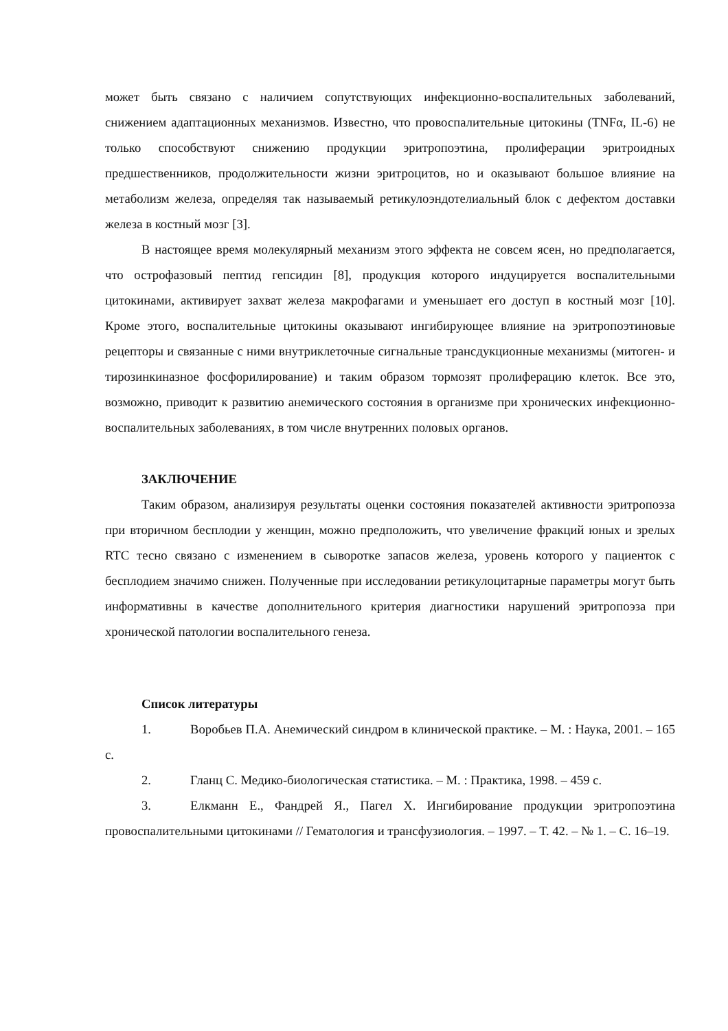может быть связано с наличием сопутствующих инфекционно-воспалительных заболеваний, снижением адаптационных механизмов. Известно, что провоспалительные цитокины (TNFα, IL-6) не только способствуют снижению продукции эритропоэтина, пролиферации эритроидных предшественников, продолжительности жизни эритроцитов, но и оказывают большое влияние на метаболизм железа, определяя так называемый ретикулоэндотелиальный блок с дефектом доставки железа в костный мозг [3].
В настоящее время молекулярный механизм этого эффекта не совсем ясен, но предполагается, что острофазовый пептид гепсидин [8], продукция которого индуцируется воспалительными цитокинами, активирует захват железа макрофагами и уменьшает его доступ в костный мозг [10]. Кроме этого, воспалительные цитокины оказывают ингибирующее влияние на эритропоэтиновые рецепторы и связанные с ними внутриклеточные сигнальные трансдукционные механизмы (митоген- и тирозинкиназное фосфорилирование) и таким образом тормозят пролиферацию клеток. Все это, возможно, приводит к развитию анемического состояния в организме при хронических инфекционно-воспалительных заболеваниях, в том числе внутренних половых органов.
ЗАКЛЮЧЕНИЕ
Таким образом, анализируя результаты оценки состояния показателей активности эритропоэза при вторичном бесплодии у женщин, можно предположить, что увеличение фракций юных и зрелых RTC тесно связано с изменением в сыворотке запасов железа, уровень которого у пациенток с бесплодием значимо снижен. Полученные при исследовании ретикулоцитарные параметры могут быть информативны в качестве дополнительного критерия диагностики нарушений эритропоэза при хронической патологии воспалительного генеза.
Список литературы
1. Воробьев П.А. Анемический синдром в клинической практике. – М. : Наука, 2001. – 165 с.
2. Гланц С. Медико-биологическая статистика. – М. : Практика, 1998. – 459 с.
3. Елкманн Е., Фандрей Я., Пагел Х. Ингибирование продукции эритропоэтина провоспалительными цитокинами // Гематология и трансфузиология. – 1997. – Т. 42. – № 1. – С. 16–19.